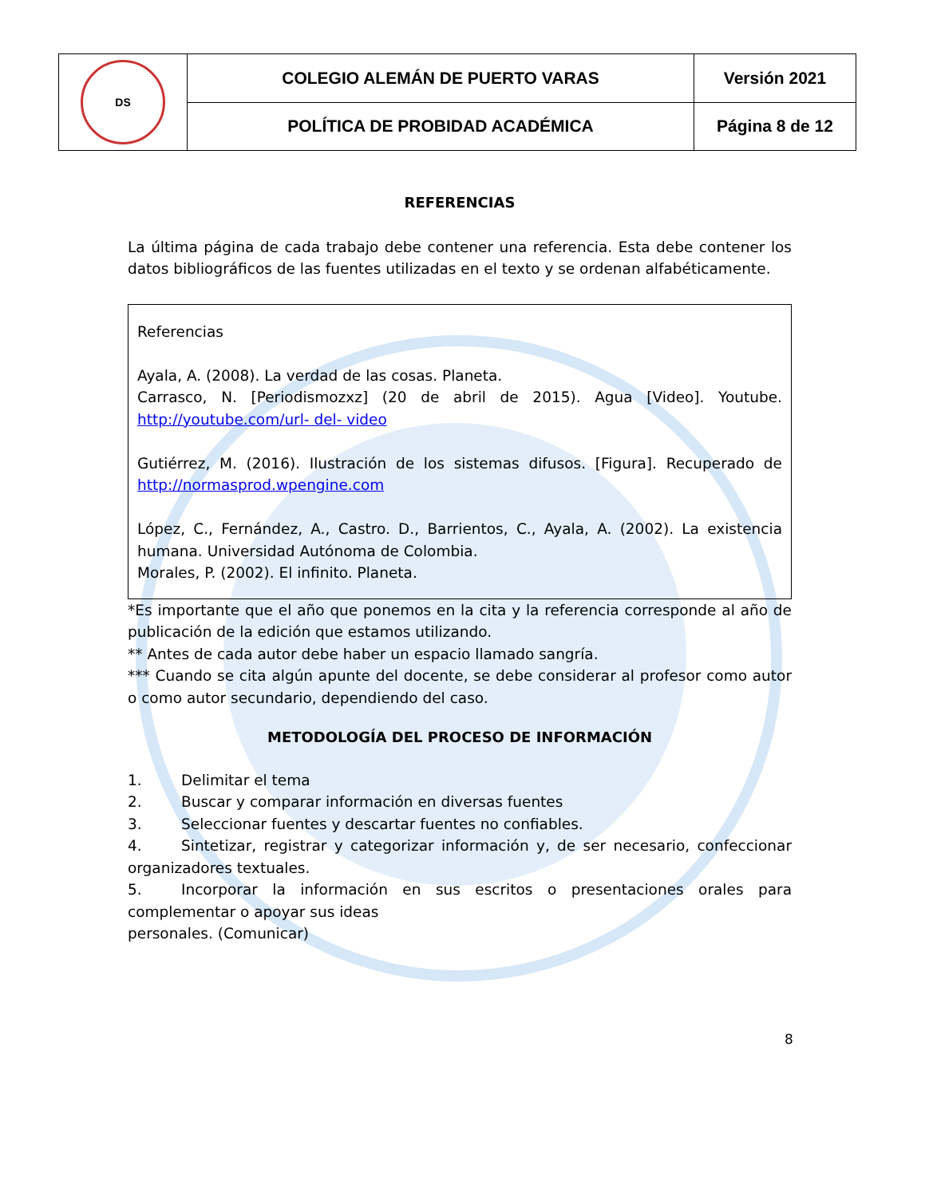| DS | COLEGIO ALEMÁN DE PUERTO VARAS | Versión 2021 |
| | POLÍTICA DE PROBIDAD ACADÉMICA | Página 8 de 12 |
REFERENCIAS
La última página de cada trabajo debe contener una referencia. Esta debe contener los datos bibliográficos de las fuentes utilizadas en el texto y se ordenan alfabéticamente.
Referencias
Ayala, A. (2008). La verdad de las cosas. Planeta.
Carrasco, N. [Periodismozxz] (20 de abril de 2015). Agua [Video]. Youtube. http://youtube.com/url- del- video
Gutiérrez, M. (2016). Ilustración de los sistemas difusos. [Figura]. Recuperado de http://normasprod.wpengine.com
López, C., Fernández, A., Castro. D., Barrientos, C., Ayala, A. (2002). La existencia humana. Universidad Autónoma de Colombia.
Morales, P. (2002). El infinito. Planeta.
*Es importante que el año que ponemos en la cita y la referencia corresponde al año de publicación de la edición que estamos utilizando.
** Antes de cada autor debe haber un espacio llamado sangría.
*** Cuando se cita algún apunte del docente, se debe considerar al profesor como autor o como autor secundario, dependiendo del caso.
METODOLOGÍA DEL PROCESO DE INFORMACIÓN
1. Delimitar el tema
2. Buscar y comparar información en diversas fuentes
3. Seleccionar fuentes y descartar fuentes no confiables.
4. Sintetizar, registrar y categorizar información y, de ser necesario, confeccionar organizadores textuales.
5. Incorporar la información en sus escritos o presentaciones orales para complementar o apoyar sus ideas
personales. (Comunicar)
8